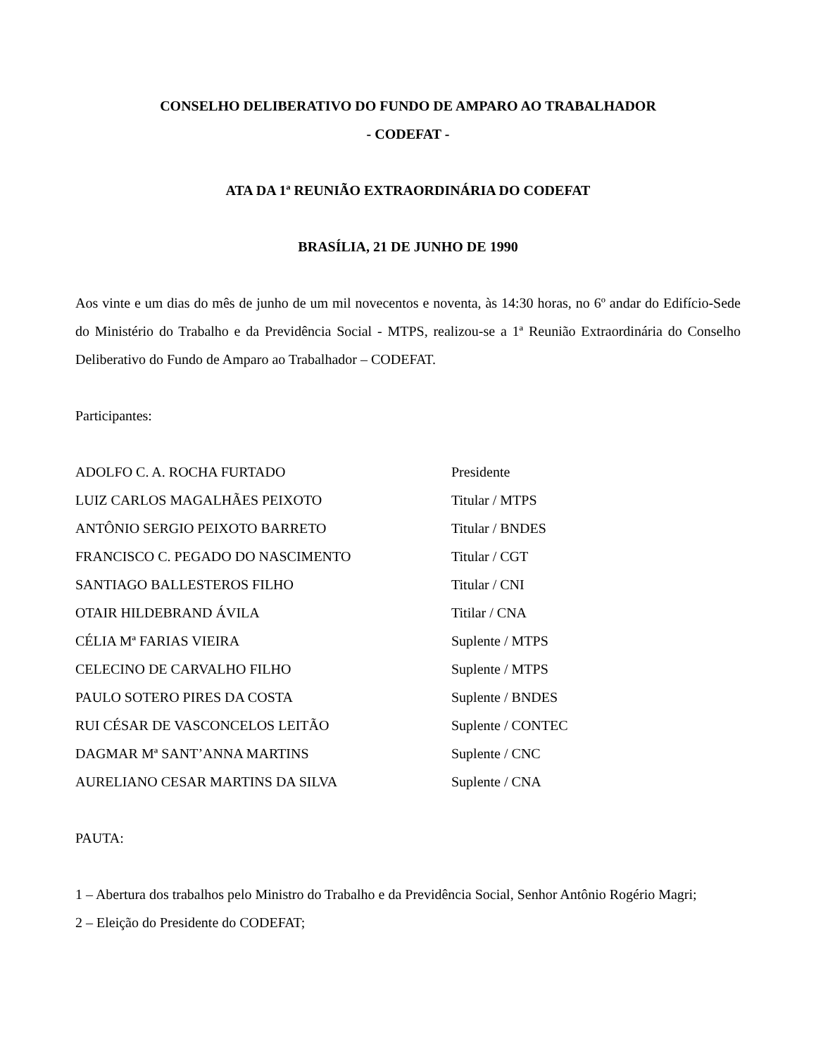CONSELHO DELIBERATIVO DO FUNDO DE AMPARO AO TRABALHADOR
- CODEFAT -
ATA DA 1ª REUNIÃO EXTRAORDINÁRIA DO CODEFAT
BRASÍLIA, 21 DE JUNHO DE 1990
Aos vinte e um dias do mês de junho de um mil novecentos e noventa, às 14:30 horas, no 6º andar do Edifício-Sede do Ministério do Trabalho e da Previdência Social - MTPS, realizou-se a 1ª Reunião Extraordinária do Conselho Deliberativo do Fundo de Amparo ao Trabalhador – CODEFAT.
Participantes:
ADOLFO C. A. ROCHA FURTADO Presidente
LUIZ CARLOS MAGALHÃES PEIXOTO Titular / MTPS
ANTÔNIO SERGIO PEIXOTO BARRETO Titular / BNDES
FRANCISCO C. PEGADO DO NASCIMENTO Titular / CGT
SANTIAGO BALLESTEROS FILHO Titular / CNI
OTAIR HILDEBRAND ÁVILA Titilar / CNA
CÉLIA Mª FARIAS VIEIRA Suplente / MTPS
CELECINO DE CARVALHO FILHO Suplente / MTPS
PAULO SOTERO PIRES DA COSTA Suplente / BNDES
RUI CÉSAR DE VASCONCELOS LEITÃO Suplente / CONTEC
DAGMAR Mª SANT’ANNA MARTINS Suplente / CNC
AURELIANO CESAR MARTINS DA SILVA Suplente / CNA
PAUTA:
1 – Abertura dos trabalhos pelo Ministro do Trabalho e da Previdência Social, Senhor Antônio Rogério Magri;
2 – Eleição do Presidente do CODEFAT;